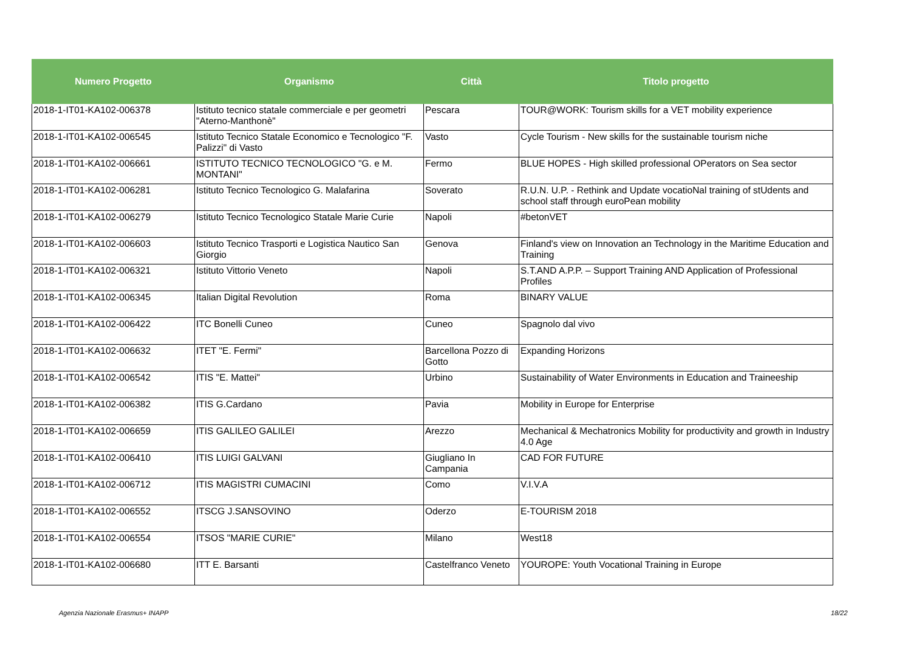| Numero Progetto | Organismo | Città | Titolo progetto |
| --- | --- | --- | --- |
| 2018-1-IT01-KA102-006378 | Istituto tecnico statale commerciale e per geometri "Aterno-Manthonè" | Pescara | TOUR@WORK: Tourism skills for a VET mobility experience |
| 2018-1-IT01-KA102-006545 | Istituto Tecnico Statale Economico e Tecnologico "F. Palizzi" di Vasto | Vasto | Cycle Tourism - New skills for the sustainable tourism niche |
| 2018-1-IT01-KA102-006661 | ISTITUTO TECNICO TECNOLOGICO "G. e M. MONTANI" | Fermo | BLUE HOPES - High skilled professional OPerators on Sea sector |
| 2018-1-IT01-KA102-006281 | Istituto Tecnico Tecnologico G. Malafarina | Soverato | R.U.N. U.P. - Rethink and Update vocatioNal training of stUdents and school staff through euroPean mobility |
| 2018-1-IT01-KA102-006279 | Istituto Tecnico Tecnologico Statale Marie Curie | Napoli | #betonVET |
| 2018-1-IT01-KA102-006603 | Istituto Tecnico Trasporti e Logistica Nautico San Giorgio | Genova | Finland's view on Innovation an Technology in the Maritime Education and Training |
| 2018-1-IT01-KA102-006321 | Istituto Vittorio Veneto | Napoli | S.T.AND A.P.P. – Support Training AND Application of Professional Profiles |
| 2018-1-IT01-KA102-006345 | Italian Digital Revolution | Roma | BINARY VALUE |
| 2018-1-IT01-KA102-006422 | ITC Bonelli Cuneo | Cuneo | Spagnolo dal vivo |
| 2018-1-IT01-KA102-006632 | ITET "E. Fermi" | Barcellona Pozzo di Gotto | Expanding Horizons |
| 2018-1-IT01-KA102-006542 | ITIS "E. Mattei" | Urbino | Sustainability of Water Environments in Education and Traineeship |
| 2018-1-IT01-KA102-006382 | ITIS G.Cardano | Pavia | Mobility in Europe for Enterprise |
| 2018-1-IT01-KA102-006659 | ITIS GALILEO GALILEI | Arezzo | Mechanical & Mechatronics Mobility for productivity and growth in Industry 4.0 Age |
| 2018-1-IT01-KA102-006410 | ITIS LUIGI GALVANI | Giugliano In Campania | CAD FOR FUTURE |
| 2018-1-IT01-KA102-006712 | ITIS MAGISTRI CUMACINI | Como | V.I.V.A |
| 2018-1-IT01-KA102-006552 | ITSCG J.SANSOVINO | Oderzo | E-TOURISM 2018 |
| 2018-1-IT01-KA102-006554 | ITSOS "MARIE CURIE" | Milano | West18 |
| 2018-1-IT01-KA102-006680 | ITT E. Barsanti | Castelfranco Veneto | YOUROPE: Youth Vocational Training in Europe |
Agenzia Nazionale Erasmus+ INAPP
18/22